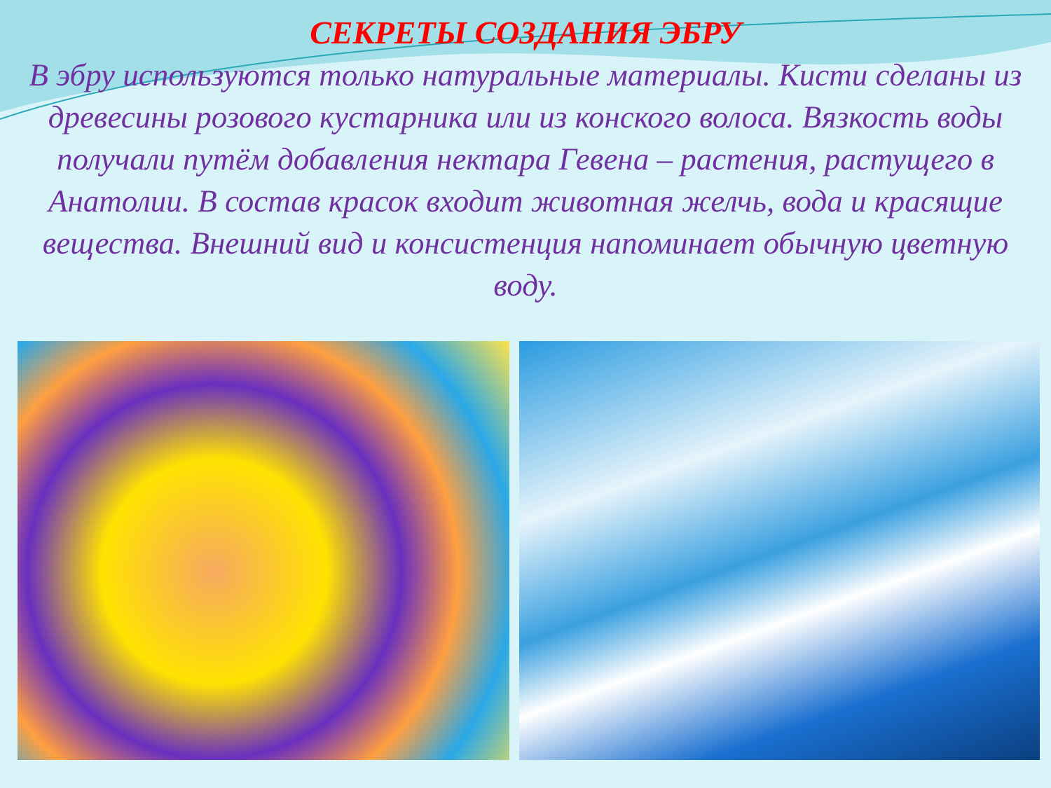СЕКРЕТЫ СОЗДАНИЯ ЭБРУ
В эбру используются только натуральные материалы. Кисти сделаны из древесины розового кустарника или из конского волоса. Вязкость воды получали путём добавления нектара Гевена – растения, растущего в Анатолии. В состав красок входит животная желчь, вода и красящие вещества. Внешний вид и консистенция напоминает обычную цветную воду.